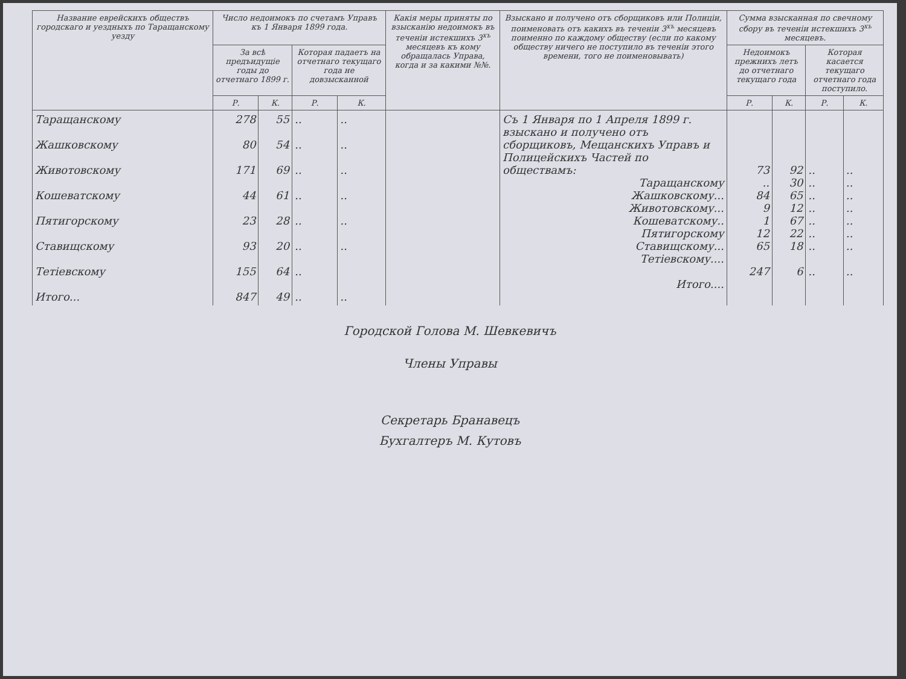| Название еврейскихъ обществъ городскаго и уездныхъ по Таращанскому уезду | Число недоимокъ по счетамъ Управъ къ 1 Января 1899 года. | | | | Какія меры приняты по взысканію недоимокъ въ теченіи истекшихъ 3<sup>хъ</sup> месяцевъ къ кому обращалась Управа, когда и за какими №№. | Взыскано и получено отъ сборщиковъ или Полиціи, поименовать отъ какихъ въ теченіи 3<sup>хъ</sup> месяцевъ поименно по каждому обществу (если по какому обществу ничего не поступило въ теченіи этого времени, того не поименовывать) | Сумма взысканная по свечному сбору въ теченіи истекшихъ 3<sup>хъ</sup> месяцевъ. | | | |
| --- | --- | --- | --- | --- | --- | --- | --- | --- | --- | --- |
| | За всѣ предъидущіе годы до отчетнаго 1899 г. | | Которая падаетъ на отчетнаго текущаго года не довзысканной | | | | Недоимокъ прежнихъ летъ до отчетнаго текущаго года | | Которая касается текущаго отчетнаго года поступило. | |
| | Р. | К. | Р. | К. | | | Р. | К. | Р. | К. |
| Таращанскому Жашковскому Животовскому Кошеватскому Пятигорскому Ставищскому Тетіевскому Итого... | 278 80 171 44 23 93 155 847 | 55 54 69 61 28 20 64 49 | .. .. .. .. .. .. .. .. | .. .. .. .. .. .. .. | | Съ 1 Января по 1 Апреля 1899 г. взыскано и получено отъ сборщиковъ, Мещанскихъ Управъ и Полицейскихъ Частей по обществамъ: Таращанскому Жашковскому... Животовскому... Кошеватскому.. Пятигорскому Ставищскому... Тетіевскому.... Итого.... | 73 .. 84 9 1 12 65 247 | 92 30 65 12 67 22 18 6 | .. .. .. .. .. .. .. .. | .. .. .. .. .. .. .. .. |
Городской Голова М. Шевкевичъ
Члены Управы
Секретарь Бранавецъ
Бухгалтеръ М. Кутовъ